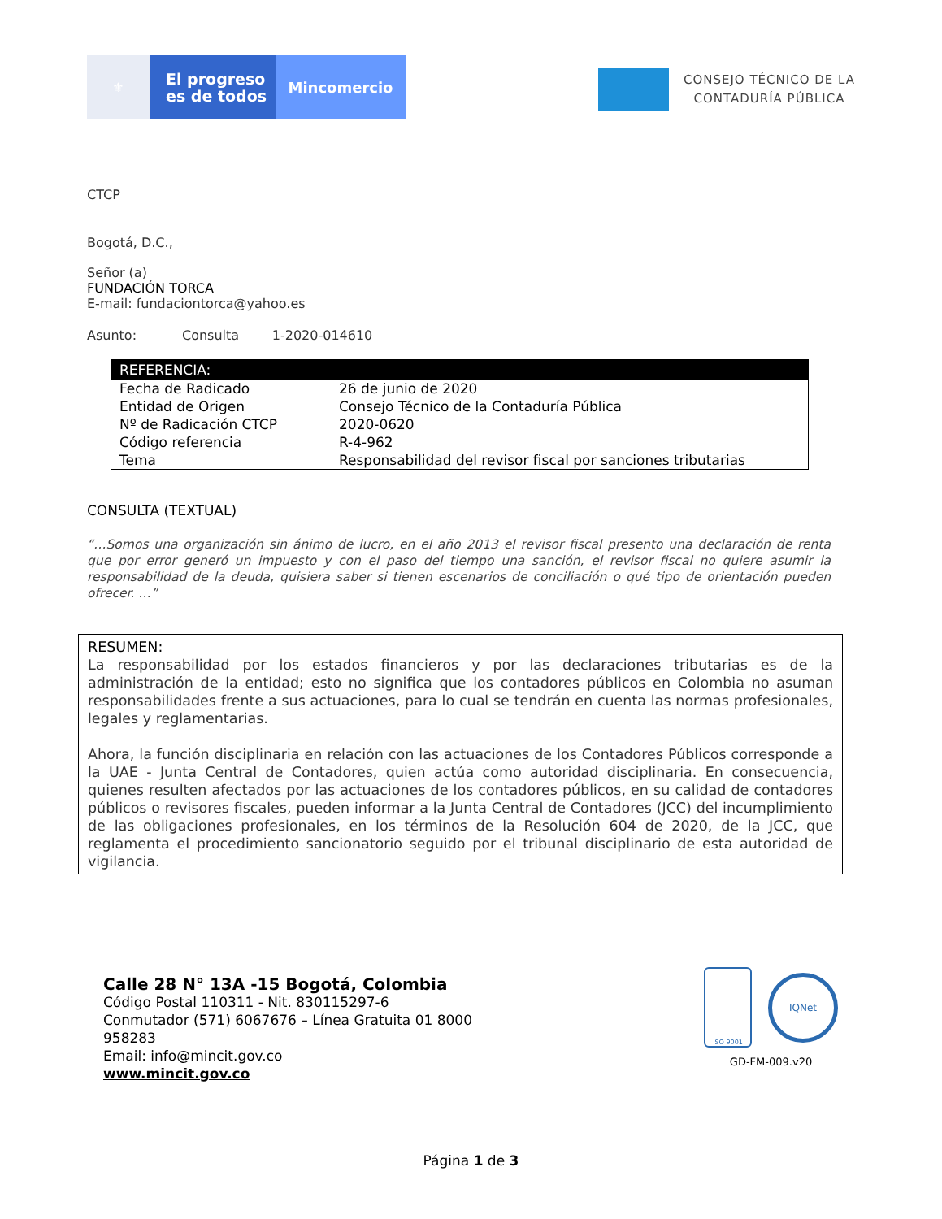⚜
El progreso
es de todos
Mincomercio
CONSEJO TÉCNICO DE LA
CONTADURÍA PÚBLICA
CTCP
Bogotá, D.C.,
Señor (a)
FUNDACIÓN TORCA
E-mail: fundaciontorca@yahoo.es
Asunto: Consulta 1-2020-014610
| REFERENCIA: | |
| --- | --- |
| Fecha de Radicado | 26 de junio de 2020 |
| Entidad de Origen | Consejo Técnico de la Contaduría Pública |
| Nº de Radicación CTCP | 2020-0620 |
| Código referencia | R-4-962 |
| Tema | Responsabilidad del revisor fiscal por sanciones tributarias |
CONSULTA (TEXTUAL)
“…Somos una organización sin ánimo de lucro, en el año 2013 el revisor fiscal presento una declaración de renta que por error generó un impuesto y con el paso del tiempo una sanción, el revisor fiscal no quiere asumir la responsabilidad de la deuda, quisiera saber si tienen escenarios de conciliación o qué tipo de orientación pueden ofrecer. …”
RESUMEN:
La responsabilidad por los estados financieros y por las declaraciones tributarias es de la administración de la entidad; esto no significa que los contadores públicos en Colombia no asuman responsabilidades frente a sus actuaciones, para lo cual se tendrán en cuenta las normas profesionales, legales y reglamentarias.
Ahora, la función disciplinaria en relación con las actuaciones de los Contadores Públicos corresponde a la UAE - Junta Central de Contadores, quien actúa como autoridad disciplinaria. En consecuencia, quienes resulten afectados por las actuaciones de los contadores públicos, en su calidad de contadores públicos o revisores fiscales, pueden informar a la Junta Central de Contadores (JCC) del incumplimiento de las obligaciones profesionales, en los términos de la Resolución 604 de 2020, de la JCC, que reglamenta el procedimiento sancionatorio seguido por el tribunal disciplinario de esta autoridad de vigilancia.
Calle 28 N° 13A -15 Bogotá, Colombia
Código Postal 110311 - Nit. 830115297-6
Conmutador (571) 6067676 – Línea Gratuita 01 8000
958283
Email: info@mincit.gov.co
www.mincit.gov.co
ISO 9001
IQNet
GD-FM-009.v20
Página 1 de 3